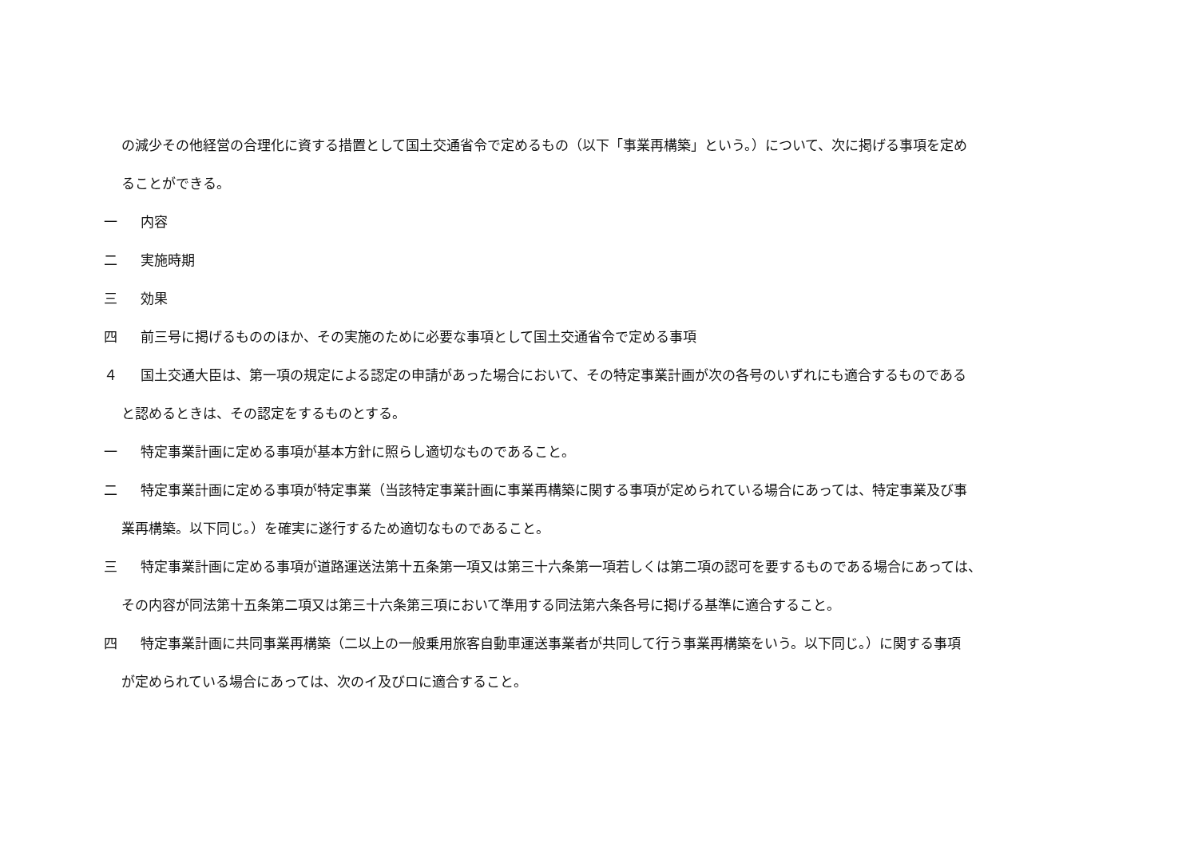の減少その他経営の合理化に資する措置として国土交通省令で定めるもの（以下「事業再構築」という。）について、次に掲げる事項を定め
ることができる。
一 内容
二 実施時期
三 効果
四 前三号に掲げるもののほか、その実施のために必要な事項として国土交通省令で定める事項
４ 国土交通大臣は、第一項の規定による認定の申請があった場合において、その特定事業計画が次の各号のいずれにも適合するものである
と認めるときは、その認定をするものとする。
一 特定事業計画に定める事項が基本方針に照らし適切なものであること。
二 特定事業計画に定める事項が特定事業（当該特定事業計画に事業再構築に関する事項が定められている場合にあっては、特定事業及び事
業再構築。以下同じ。）を確実に遂行するため適切なものであること。
三 特定事業計画に定める事項が道路運送法第十五条第一項又は第三十六条第一項若しくは第二項の認可を要するものである場合にあっては、
その内容が同法第十五条第二項又は第三十六条第三項において準用する同法第六条各号に掲げる基準に適合すること。
四 特定事業計画に共同事業再構築（二以上の一般乗用旅客自動車運送事業者が共同して行う事業再構築をいう。以下同じ。）に関する事項
が定められている場合にあっては、次のイ及びロに適合すること。